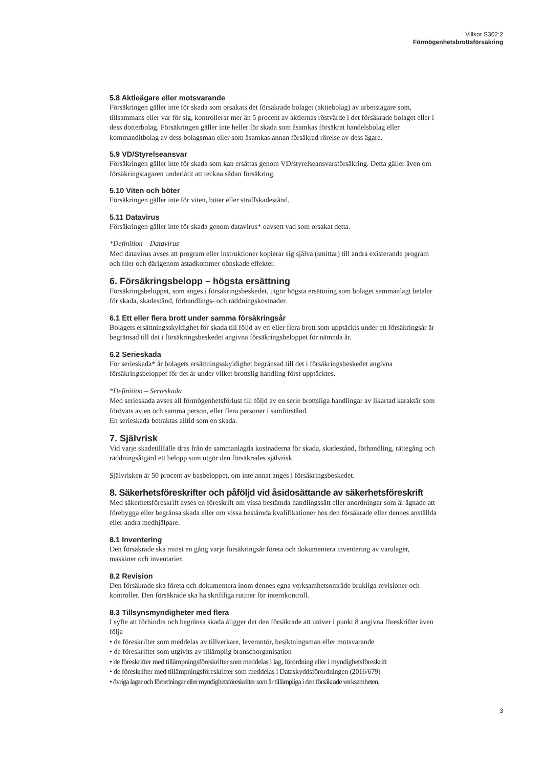Villkor S302:2
Förmögenhetsbrottsförsäkring
5.8 Aktieägare eller motsvarande
Försäkringen gäller inte för skada som orsakats det försäkrade bolaget (aktiebolag) av arbetstagare som, tillsammans eller var för sig, kontrollerar mer än 5 procent av aktiernas röstvärde i det försäkrade bolaget eller i dess dotterbolag. Försäkringen gäller inte heller för skada som åsamkas försäkrat handelsbolag eller kommanditbolag av dess bolagsman eller som åsamkas annan försäkrad rörelse av dess ägare.
5.9 VD/Styrelseansvar
Försäkringen gäller inte för skada som kan ersättas genom VD/styrelseansvarsförsäkring. Detta gäller även om försäkringstagaren underlåtit att teckna sådan försäkring.
5.10 Viten och böter
Försäkringen gäller inte för viten, böter eller straffskadestånd.
5.11 Datavirus
Försäkringen gäller inte för skada genom datavirus* oavsett vad som orsakat detta.
*Definition – Datavirus
Med datavirus avses att program eller instruktioner kopierar sig själva (smittar) till andra existerande program och filer och därigenom åstadkommer oönskade effekter.
6. Försäkringsbelopp – högsta ersättning
Försäkringsbeloppet, som anges i försäkringsbeskedet, utgör högsta ersättning som bolaget sammanlagt betalar för skada, skadestånd, förhandlings- och räddningskostnader.
6.1 Ett eller flera brott under samma försäkringsår
Bolagets ersättningsskyldighet för skada till följd av ett eller flera brott som upptäckts under ett försäkringsår är begränsad till det i försäkringsbeskedet angivna försäkringsbeloppet för nämnda år.
6.2 Serieskada
För serieskada* är bolagets ersättningsskyldighet begränsad till det i försäkringsbeskedet angivna försäkringsbeloppet för det år under vilket brottslig handling först upptäcktes.
*Definition – Serieskada
Med serieskada avses all förmögenhetsförlust till följd av en serie brottsliga handlingar av likartad karaktär som förövats av en och samma person, eller flera personer i samförstånd.
En serieskada betraktas alltid som en skada.
7. Självrisk
Vid varje skadetillfälle dras från de sammanlagda kostnaderna för skada, skadestånd, förhandling, rättegång och räddningsåtgärd ett belopp som utgör den försäkrades självrisk.
Självrisken är 50 procent av basbeloppet, om inte annat anges i försäkringsbeskedet.
8. Säkerhetsföreskrifter och påföljd vid åsidosättande av säkerhetsföreskrift
Med säkerhetsföreskrift avses en föreskrift om vissa bestämda handlingssätt eller anordningar som är ägnade att förebygga eller begränsa skada eller om vissa bestämda kvalifikationer hos den försäkrade eller dennes anställda eller andra medhjälpare.
8.1 Inventering
Den försäkrade ska minst en gång varje försäkringsår företa och dokumentera inventering av varulager, maskiner och inventarier.
8.2 Revision
Den försäkrade ska företa och dokumentera inom dennes egna verksamhetsområde brukliga revisioner och kontroller. Den försäkrade ska ha skriftliga rutiner för internkontroll.
8.3 Tillsynsmyndigheter med flera
I syfte att förhindra och begränsa skada åligger det den försäkrade att utöver i punkt 8 angivna föreskrifter även följa
• de föreskrifter som meddelas av tillverkare, leverantör, besiktningsman eller motsvarande
• de föreskrifter som utgivits av tillämplig branschorganisation
• de föreskrifter med tillämpningsföreskrifter som meddelas i lag, förordning eller i myndighetsföreskrift
• de föreskrifter med tillämpningsföreskrifter som meddelas i Dataskyddsförordningen (2016/679)
• övriga lagar och förordningar eller myndighetsföreskrifter som är tillämpliga i den försäkrade verksamheten.
3